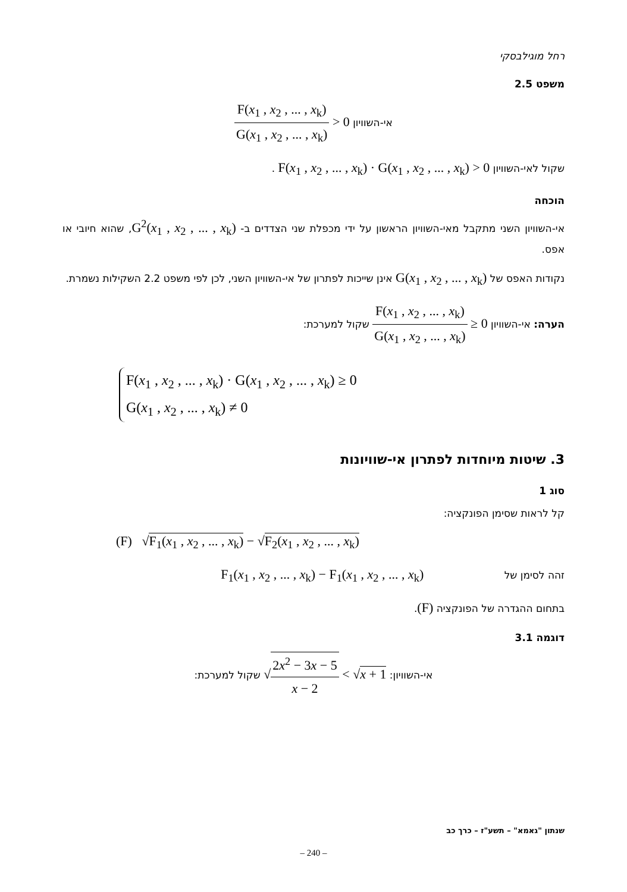רחל מוגילבסקי
משפט 2.5
אי-השוויון F(x<sub>1</sub> , x<sub>2</sub> , ... , x<sub>k</sub>) G(x<sub>1</sub> , x<sub>2</sub> , ... , x<sub>k</sub>) > 0
שקול לאי-השוויון F(x<sub>1</sub> , x<sub>2</sub> , ... , x<sub>k</sub>) · G(x<sub>1</sub> , x<sub>2</sub> , ... , x<sub>k</sub>) > 0 .
הוכחה
אי-השוויון השני מתקבל מאי-השוויון הראשון על ידי מכפלת שני הצדדים ב- G<sup>2</sup>(x<sub>1</sub> , x<sub>2</sub> , ... , x<sub>k</sub>), שהוא חיובי או אפס.
נקודות האפס של G(x<sub>1</sub> , x<sub>2</sub> , ... , x<sub>k</sub>) אינן שייכות לפתרון של אי-השוויון השני, לכן לפי משפט 2.2 השקילות נשמרת.
הערה: אי-השוויון F(x<sub>1</sub> , x<sub>2</sub> , ... , x<sub>k</sub>) G(x<sub>1</sub> , x<sub>2</sub> , ... , x<sub>k</sub>) ≥ 0 שקול למערכת:
F(x<sub>1</sub> , x<sub>2</sub> , ... , x<sub>k</sub>) · G(x<sub>1</sub> , x<sub>2</sub> , ... , x<sub>k</sub>) ≥ 0
G(x<sub>1</sub> , x<sub>2</sub> , ... , x<sub>k</sub>) ≠ 0
3. שיטות מיוחדות לפתרון אי-שוויונות
סוג 1
קל לראות שסימן הפונקציה:
(F) √F<sub>1</sub>(x<sub>1</sub> , x<sub>2</sub> , ... , x<sub>k</sub>) − √F<sub>2</sub>(x<sub>1</sub> , x<sub>2</sub> , ... , x<sub>k</sub>)
זהה לסימן של F<sub>1</sub>(x<sub>1</sub> , x<sub>2</sub> , ... , x<sub>k</sub>) − F<sub>1</sub>(x<sub>1</sub> , x<sub>2</sub> , ... , x<sub>k</sub>)
בתחום ההגדרה של הפונקציה (F).
דוגמה 3.1
אי-השוויון: √2x<sup>2</sup> − 3x − 5 x − 2 < √x + 1 שקול למערכת:
שנתון "גאמא" – תשע"ז – כרך כב
– 240 –